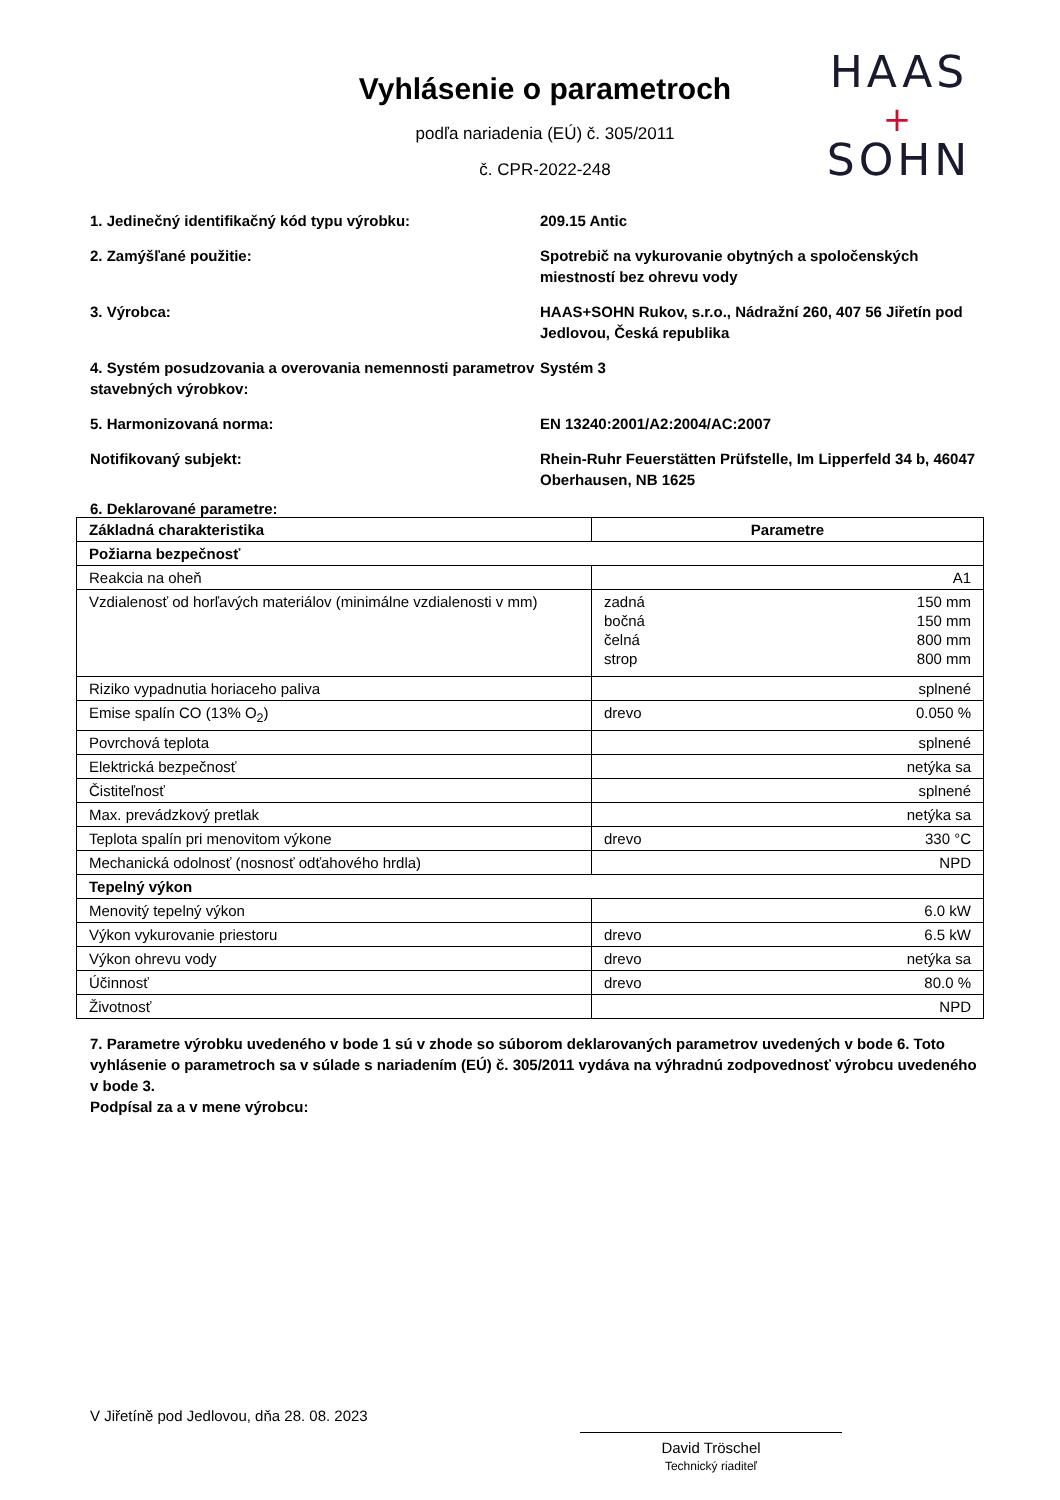Vyhlásenie o parametroch
podľa nariadenia (EÚ) č. 305/2011
č. CPR-2022-248
HAAS
+
SOHN
1. Jedinečný identifikačný kód typu výrobku: 209.15 Antic
2. Zamýšľané použitie: Spotrebič na vykurovanie obytných a spoločenských miestností bez ohrevu vody
3. Výrobca: HAAS+SOHN Rukov, s.r.o., Nádražní 260, 407 56 Jiřetín pod Jedlovou, Česká republika
4. Systém posudzovania a overovania nemennosti parametrov stavebných výrobkov:
Systém 3
5. Harmonizovaná norma: EN 13240:2001/A2:2004/AC:2007
Notifikovaný subjekt: Rhein-Ruhr Feuerstätten Prüfstelle, Im Lipperfeld 34 b, 46047 Oberhausen, NB 1625
6. Deklarované parametre:
| Základná charakteristika | Parametre |
| --- | --- |
| Požiarna bezpečnosť | |
| Reakcia na oheň | A1 |
| Vzdialenosť od horľavých materiálov (minimálne vzdialenosti v mm) | zadná 150 mm bočná 150 mm čelná 800 mm strop 800 mm |
| Riziko vypadnutia horiaceho paliva | splnené |
| Emise spalín CO (13% O<sub>2</sub>) | drevo 0.050 % |
| Povrchová teplota | splnené |
| Elektrická bezpečnosť | netýka sa |
| Čistiteľnosť | splnené |
| Max. prevádzkový pretlak | netýka sa |
| Teplota spalín pri menovitom výkone | drevo 330 °C |
| Mechanická odolnosť (nosnosť odťahového hrdla) | NPD |
| Tepelný výkon | |
| Menovitý tepelný výkon | 6.0 kW |
| Výkon vykurovanie priestoru | drevo 6.5 kW |
| Výkon ohrevu vody | drevo netýka sa |
| Účinnosť | drevo 80.0 % |
| Životnosť | NPD |
7. Parametre výrobku uvedeného v bode 1 sú v zhode so súborom deklarovaných parametrov uvedených v bode 6. Toto vyhlásenie o parametroch sa v súlade s nariadením (EÚ) č. 305/2011 vydáva na výhradnú zodpovednosť výrobcu uvedeného v bode 3.
Podpísal za a v mene výrobcu:
V Jiřetíně pod Jedlovou, dňa 28. 08. 2023
David Tröschel
Technický riaditeľ